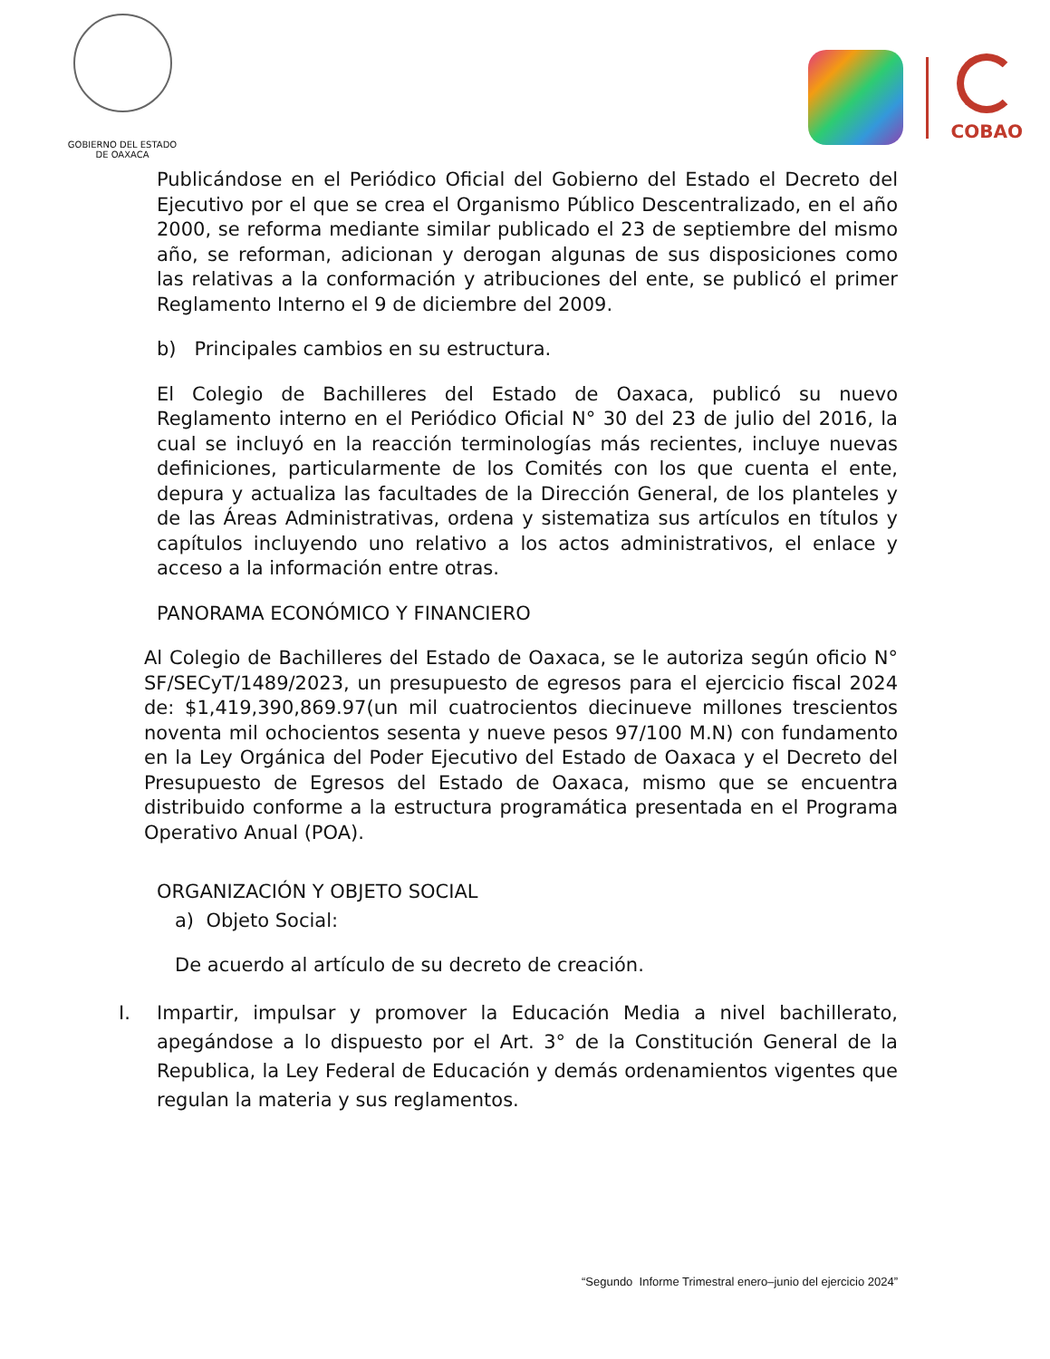GOBIERNO DEL ESTADO
DE OAXACA
COBAO
Publicándose en el Periódico Oficial del Gobierno del Estado el Decreto del Ejecutivo por el que se crea el Organismo Público Descentralizado, en el año 2000, se reforma mediante similar publicado el 23 de septiembre del mismo año, se reforman, adicionan y derogan algunas de sus disposiciones como las relativas a la conformación y atribuciones del ente, se publicó el primer Reglamento Interno el 9 de diciembre del 2009.
b) Principales cambios en su estructura.
El Colegio de Bachilleres del Estado de Oaxaca, publicó su nuevo Reglamento interno en el Periódico Oficial N° 30 del 23 de julio del 2016, la cual se incluyó en la reacción terminologías más recientes, incluye nuevas definiciones, particularmente de los Comités con los que cuenta el ente, depura y actualiza las facultades de la Dirección General, de los planteles y de las Áreas Administrativas, ordena y sistematiza sus artículos en títulos y capítulos incluyendo uno relativo a los actos administrativos, el enlace y acceso a la información entre otras.
PANORAMA ECONÓMICO Y FINANCIERO
Al Colegio de Bachilleres del Estado de Oaxaca, se le autoriza según oficio N° SF/SECyT/1489/2023, un presupuesto de egresos para el ejercicio fiscal 2024 de: $1,419,390,869.97(un mil cuatrocientos diecinueve millones trescientos noventa mil ochocientos sesenta y nueve pesos 97/100 M.N) con fundamento en la Ley Orgánica del Poder Ejecutivo del Estado de Oaxaca y el Decreto del Presupuesto de Egresos del Estado de Oaxaca, mismo que se encuentra distribuido conforme a la estructura programática presentada en el Programa Operativo Anual (POA).
ORGANIZACIÓN Y OBJETO SOCIAL
a) Objeto Social:
De acuerdo al artículo de su decreto de creación.
I. Impartir, impulsar y promover la Educación Media a nivel bachillerato, apegándose a lo dispuesto por el Art. 3° de la Constitución General de la Republica, la Ley Federal de Educación y demás ordenamientos vigentes que regulan la materia y sus reglamentos.
“Segundo Informe Trimestral enero–junio del ejercicio 2024”